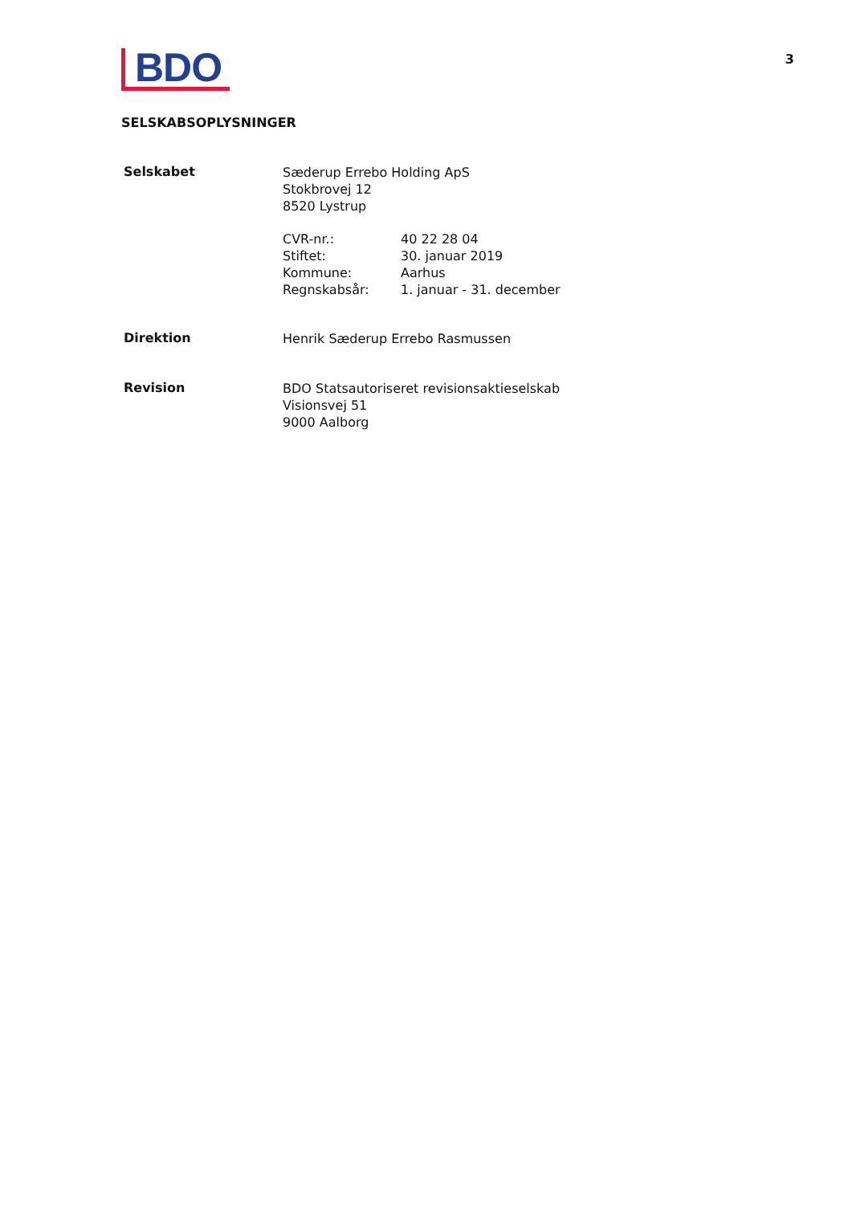BDO
3
SELSKABSOPLYSNINGER
Selskabet
Sæderup Errebo Holding ApS
Stokbrovej 12
8520 Lystrup
CVR-nr.: 40 22 28 04
Stiftet: 30. januar 2019
Kommune: Aarhus
Regnskabsår: 1. januar - 31. december
Direktion
Henrik Sæderup Errebo Rasmussen
Revision
BDO Statsautoriseret revisionsaktieselskab
Visionsvej 51
9000 Aalborg